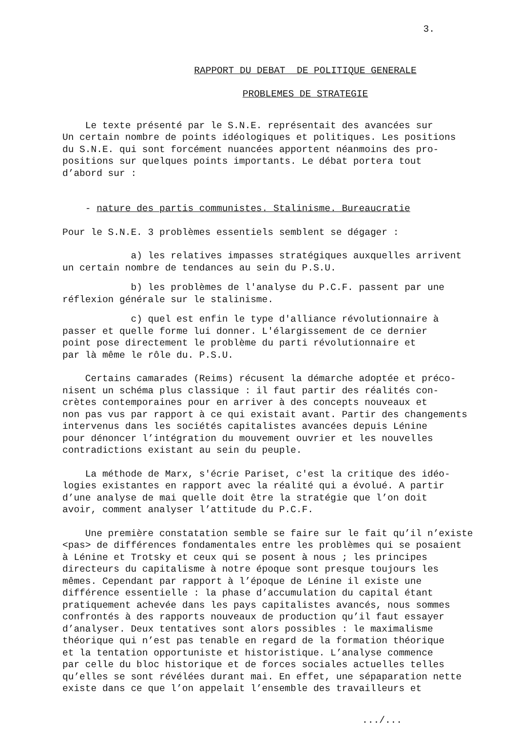3.
RAPPORT DU DEBAT DE POLITIQUE GENERALE
PROBLEMES DE STRATEGIE
Le texte présenté par le S.N.E. représentait des avancées sur Un certain nombre de points idéologiques et politiques. Les positions du S.N.E. qui sont forcément nuancées apportent néanmoins des pro- positions sur quelques points importants. Le débat portera tout d’abord sur :
- nature des partis communistes. Stalinisme. Bureaucratie
Pour le S.N.E. 3 problèmes essentiels semblent se dégager :
a) les relatives impasses stratégiques auxquelles arrivent un certain nombre de tendances au sein du P.S.U.
b) les problèmes de l'analyse du P.C.F. passent par une réflexion générale sur le stalinisme.
c) quel est enfin le type d'alliance révolutionnaire à passer et quelle forme lui donner. L'élargissement de ce dernier point pose directement le problème du parti révolutionnaire et par là même le rôle du. P.S.U.
Certains camarades (Reims) récusent la démarche adoptée et préco- nisent un schéma plus classique : il faut partir des réalités con- crètes contemporaines pour en arriver à des concepts nouveaux et non pas vus par rapport à ce qui existait avant. Partir des changements intervenus dans les sociétés capitalistes avancées depuis Lénine pour dénoncer l’intégration du mouvement ouvrier et les nouvelles contradictions existant au sein du peuple.
La méthode de Marx, s'écrie Pariset, c'est la critique des idéo- logies existantes en rapport avec la réalité qui a évolué. A partir d’une analyse de mai quelle doit être la stratégie que l’on doit avoir, comment analyser l’attitude du P.C.F.
Une première constatation semble se faire sur le fait qu’il n’existe <pas> de différences fondamentales entre les problèmes qui se posaient à Lénine et Trotsky et ceux qui se posent à nous ; les principes directeurs du capitalisme à notre époque sont presque toujours les mêmes. Cependant par rapport à l’époque de Lénine il existe une différence essentielle : la phase d’accumulation du capital étant pratiquement achevée dans les pays capitalistes avancés, nous sommes confrontés à des rapports nouveaux de production qu’il faut essayer d’analyser. Deux tentatives sont alors possibles : le maximalisme théorique qui n’est pas tenable en regard de la formation théorique et la tentation opportuniste et historistique. L’analyse commence par celle du bloc historique et de forces sociales actuelles telles qu’elles se sont révélées durant mai. En effet, une sépaparation nette existe dans ce que l’on appelait l’ensemble des travailleurs et
.../...